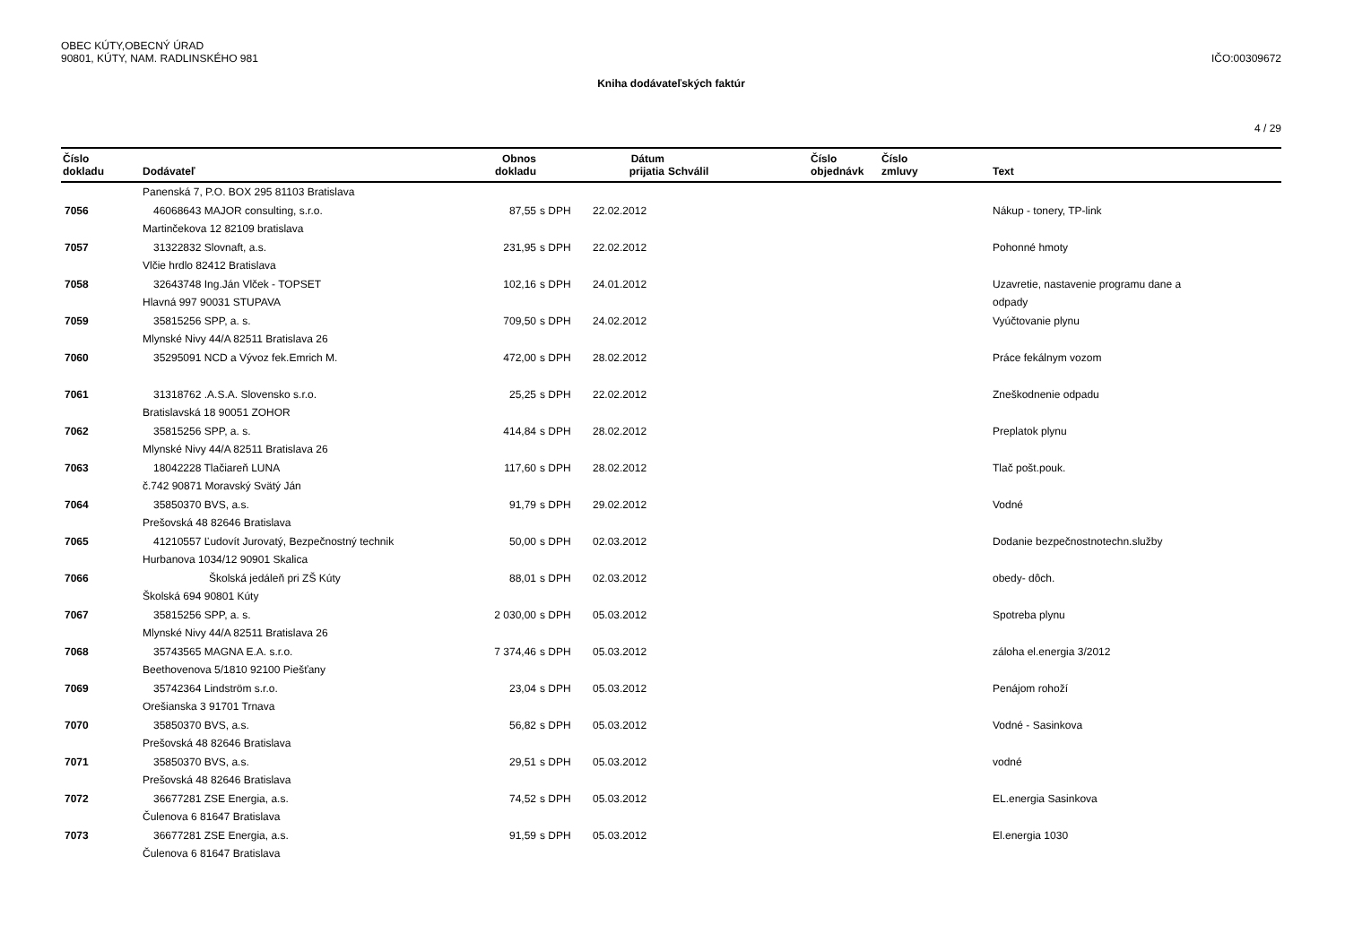OBEC KÚTY,OBECNÝ ÚRAD
90801, KÚTY, NAM. RADLINSKÉHO 981
IČO:00309672
Kniha dodávateľských faktúr
4 / 29
| Číslo dokladu | Dodávateľ | Obnos dokladu | | Dátum prijatia | Schválil | Číslo objednávk | Číslo zmluvy | Text |
| --- | --- | --- | --- | --- | --- | --- | --- | --- |
| | Panenská 7, P.O. BOX 295 81103 Bratislava | | | | | | | |
| 7056 | 46068643 MAJOR consulting, s.r.o. | 87,55 | s DPH | 22.02.2012 | | | | Nákup - tonery, TP-link |
| | Martinčekova 12 82109 bratislava | | | | | | | |
| 7057 | 31322832 Slovnaft, a.s. | 231,95 | s DPH | 22.02.2012 | | | | Pohonné hmoty |
| | Vlčie hrdlo 82412 Bratislava | | | | | | | |
| 7058 | 32643748 Ing.Ján Vlček - TOPSET | 102,16 | s DPH | 24.01.2012 | | | | Uzavretie, nastavenie programu dane a |
| | Hlavná 997 90031 STUPAVA | | | | | | | odpady |
| 7059 | 35815256 SPP, a. s. | 709,50 | s DPH | 24.02.2012 | | | | Vyúčtovanie plynu |
| | Mlynské Nivy 44/A 82511 Bratislava 26 | | | | | | | |
| 7060 | 35295091 NCD a Vývoz fek.Emrich M. | 472,00 | s DPH | 28.02.2012 | | | | Práce fekálnym vozom |
| 7061 | 31318762 .A.S.A. Slovensko s.r.o. | 25,25 | s DPH | 22.02.2012 | | | | Zneškodnenie odpadu |
| | Bratislavská 18 90051 ZOHOR | | | | | | | |
| 7062 | 35815256 SPP, a. s. | 414,84 | s DPH | 28.02.2012 | | | | Preplatok plynu |
| | Mlynské Nivy 44/A 82511 Bratislava 26 | | | | | | | |
| 7063 | 18042228 Tlačiareň LUNA | 117,60 | s DPH | 28.02.2012 | | | | Tlač pošt.pouk. |
| | č.742 90871 Moravský Svätý Ján | | | | | | | |
| 7064 | 35850370 BVS, a.s. | 91,79 | s DPH | 29.02.2012 | | | | Vodné |
| | Prešovská 48 82646 Bratislava | | | | | | | |
| 7065 | 41210557 Ľudovít Jurovatý, Bezpečnostný technik | 50,00 | s DPH | 02.03.2012 | | | | Dodanie bezpečnostnotechn.služby |
| | Hurbanova 1034/12 90901 Skalica | | | | | | | |
| 7066 | Školská jedáleň pri ZŠ Kúty | 88,01 | s DPH | 02.03.2012 | | | | obedy- dôch. |
| | Školská 694 90801 Kúty | | | | | | | |
| 7067 | 35815256 SPP, a. s. | 2 030,00 | s DPH | 05.03.2012 | | | | Spotreba plynu |
| | Mlynské Nivy 44/A 82511 Bratislava 26 | | | | | | | |
| 7068 | 35743565 MAGNA E.A. s.r.o. | 7 374,46 | s DPH | 05.03.2012 | | | | záloha el.energia 3/2012 |
| | Beethovenova 5/1810 92100 Piešťany | | | | | | | |
| 7069 | 35742364 Lindström s.r.o. | 23,04 | s DPH | 05.03.2012 | | | | Penájom rohoží |
| | Orešianska 3 91701 Trnava | | | | | | | |
| 7070 | 35850370 BVS, a.s. | 56,82 | s DPH | 05.03.2012 | | | | Vodné - Sasinkova |
| | Prešovská 48 82646 Bratislava | | | | | | | |
| 7071 | 35850370 BVS, a.s. | 29,51 | s DPH | 05.03.2012 | | | | vodné |
| | Prešovská 48 82646 Bratislava | | | | | | | |
| 7072 | 36677281 ZSE Energia, a.s. | 74,52 | s DPH | 05.03.2012 | | | | EL.energia Sasinkova |
| | Čulenova 6 81647 Bratislava | | | | | | | |
| 7073 | 36677281 ZSE Energia, a.s. | 91,59 | s DPH | 05.03.2012 | | | | El.energia 1030 |
| | Čulenova 6 81647 Bratislava | | | | | | | |